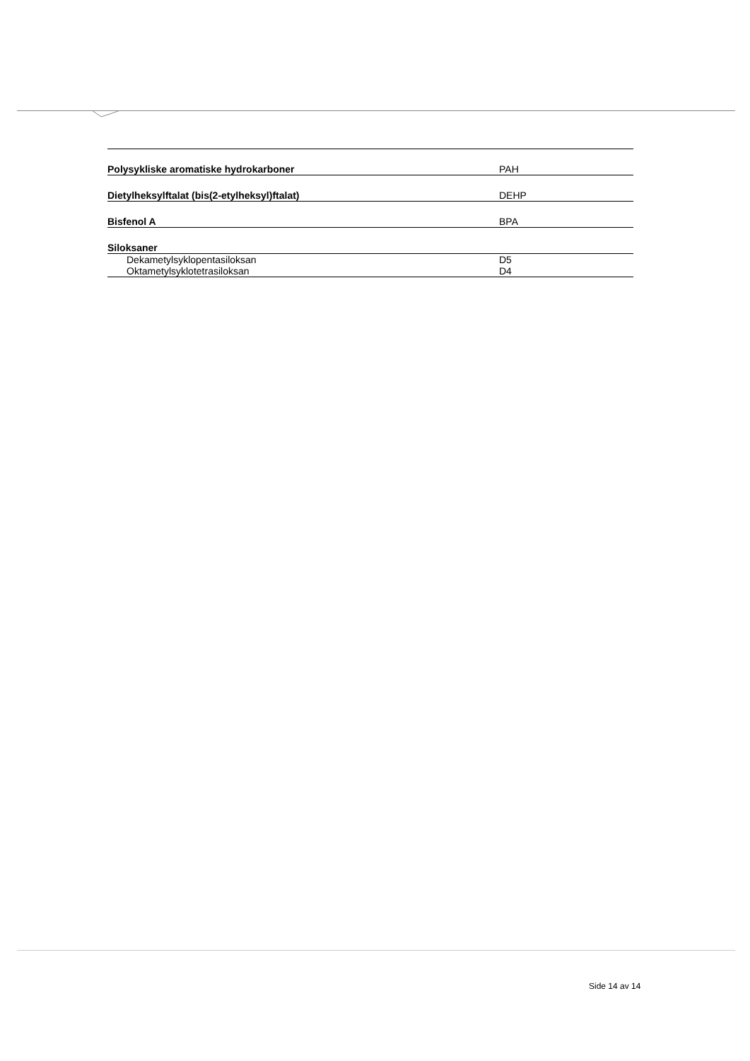| Polysykliske aromatiske hydrokarboner | PAH |
| Dietylheksylftalat (bis(2-etylheksyl)ftalat) | DEHP |
| Bisfenol A | BPA |
| Siloksaner | |
| Dekametylsyklopentasiloksan | D5 |
| Oktametylsyklotetrasiloksan | D4 |
Side 14 av 14